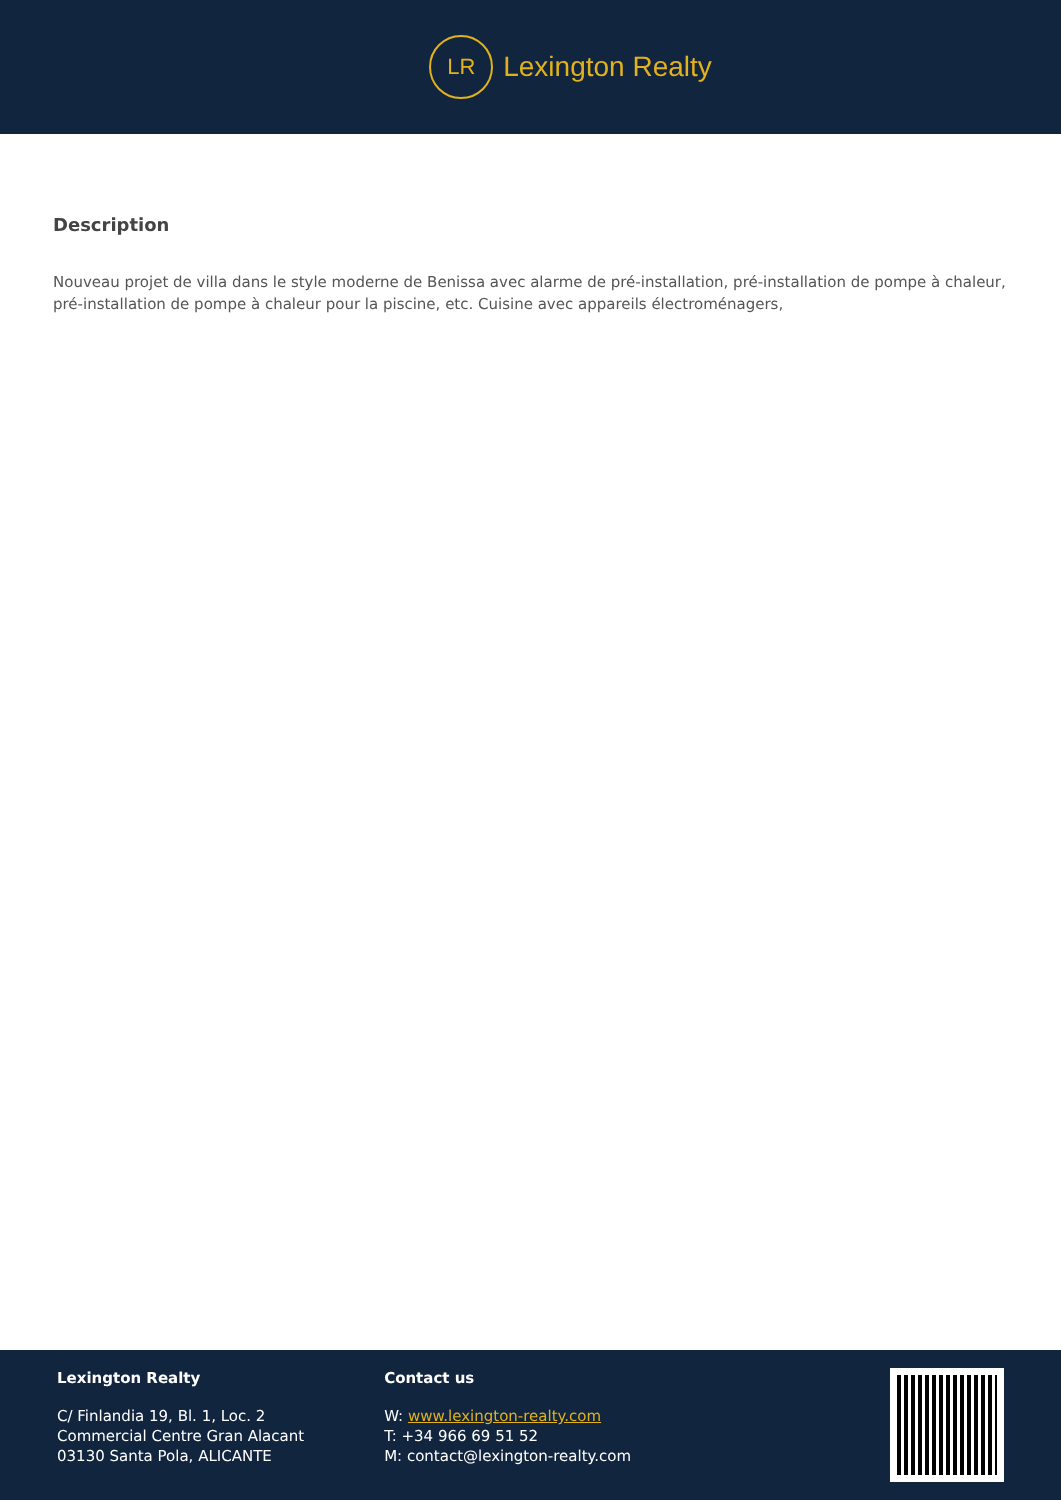LR
Lexington Realty
Description
Nouveau projet de villa dans le style moderne de Benissa avec alarme de pré-installation, pré-installation de pompe à chaleur, pré-installation de pompe à chaleur pour la piscine, etc. Cuisine avec appareils électroménagers,
Lexington Realty
C/ Finlandia 19, Bl. 1, Loc. 2
Commercial Centre Gran Alacant
03130 Santa Pola, ALICANTE
Contact us
W: www.lexington-realty.com
T: +34 966 69 51 52
M: contact@lexington-realty.com